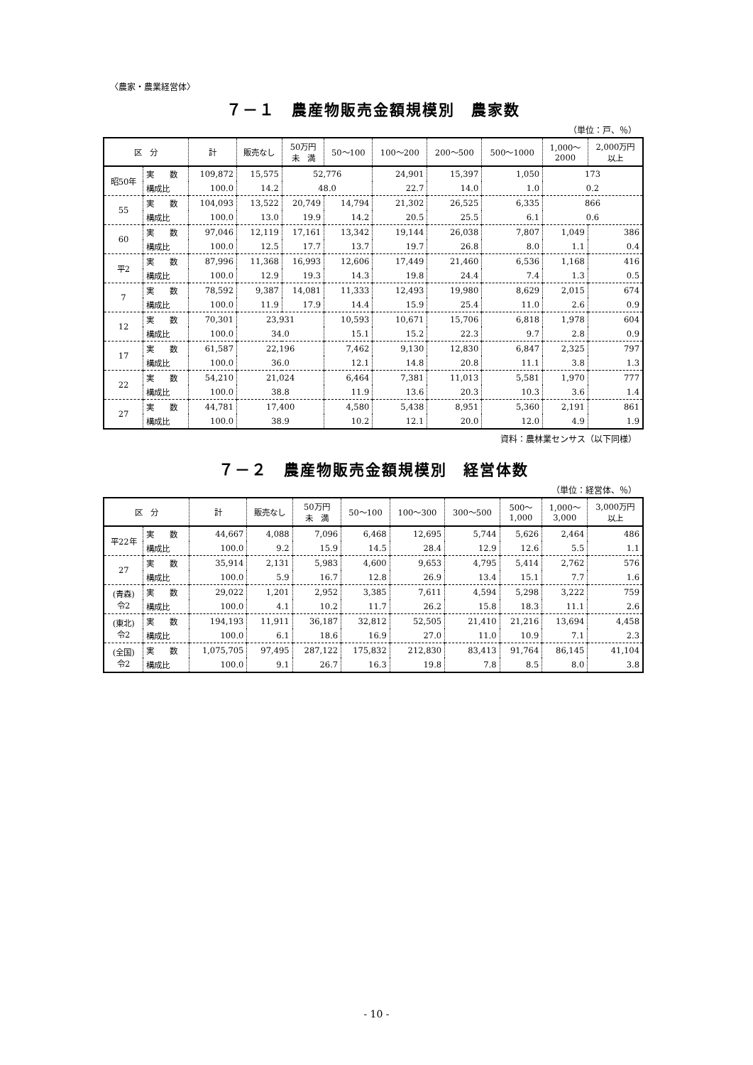〈農家・農業経営体〉
７－１　農産物販売金額規模別　農家数
（単位：戸、％）
| 区 分 | | 計 | 販売なし | 50万円 未 満 | 50～100 | 100～200 | 200～500 | 500～1000 | 1,000～ 2000 | 2,000万円 以上 |
| --- | --- | --- | --- | --- | --- | --- | --- | --- | --- | --- |
| 昭50年 | 実 数 | 109,872 | 15,575 | 52,776 | | 24,901 | 15,397 | 1,050 | 173 | |
| | 構成比 | 100.0 | 14.2 | 48.0 | | 22.7 | 14.0 | 1.0 | 0.2 | |
| 55 | 実 数 | 104,093 | 13,522 | 20,749 | 14,794 | 21,302 | 26,525 | 6,335 | 866 | |
| | 構成比 | 100.0 | 13.0 | 19.9 | 14.2 | 20.5 | 25.5 | 6.1 | 0.6 | |
| 60 | 実 数 | 97,046 | 12,119 | 17,161 | 13,342 | 19,144 | 26,038 | 7,807 | 1,049 | 386 |
| | 構成比 | 100.0 | 12.5 | 17.7 | 13.7 | 19.7 | 26.8 | 8.0 | 1.1 | 0.4 |
| 平2 | 実 数 | 87,996 | 11,368 | 16,993 | 12,606 | 17,449 | 21,460 | 6,536 | 1,168 | 416 |
| | 構成比 | 100.0 | 12.9 | 19.3 | 14.3 | 19.8 | 24.4 | 7.4 | 1.3 | 0.5 |
| 7 | 実 数 | 78,592 | 9,387 | 14,081 | 11,333 | 12,493 | 19,980 | 8,629 | 2,015 | 674 |
| | 構成比 | 100.0 | 11.9 | 17.9 | 14.4 | 15.9 | 25.4 | 11.0 | 2.6 | 0.9 |
| 12 | 実 数 | 70,301 | 23,931 | | 10,593 | 10,671 | 15,706 | 6,818 | 1,978 | 604 |
| | 構成比 | 100.0 | 34.0 | | 15.1 | 15.2 | 22.3 | 9.7 | 2.8 | 0.9 |
| 17 | 実 数 | 61,587 | 22,196 | | 7,462 | 9,130 | 12,830 | 6,847 | 2,325 | 797 |
| | 構成比 | 100.0 | 36.0 | | 12.1 | 14.8 | 20.8 | 11.1 | 3.8 | 1.3 |
| 22 | 実 数 | 54,210 | 21,024 | | 6,464 | 7,381 | 11,013 | 5,581 | 1,970 | 777 |
| | 構成比 | 100.0 | 38.8 | | 11.9 | 13.6 | 20.3 | 10.3 | 3.6 | 1.4 |
| 27 | 実 数 | 44,781 | 17,400 | | 4,580 | 5,438 | 8,951 | 5,360 | 2,191 | 861 |
| | 構成比 | 100.0 | 38.9 | | 10.2 | 12.1 | 20.0 | 12.0 | 4.9 | 1.9 |
資料：農林業センサス（以下同様）
７－２　農産物販売金額規模別　経営体数
（単位：経営体、％）
| 区 分 | | 計 | 販売なし | 50万円 未 満 | 50～100 | 100～300 | 300～500 | 500～ 1,000 | 1,000～ 3,000 | 3,000万円 以上 |
| --- | --- | --- | --- | --- | --- | --- | --- | --- | --- | --- |
| 平22年 | 実 数 | 44,667 | 4,088 | 7,096 | 6,468 | 12,695 | 5,744 | 5,626 | 2,464 | 486 |
| | 構成比 | 100.0 | 9.2 | 15.9 | 14.5 | 28.4 | 12.9 | 12.6 | 5.5 | 1.1 |
| 27 | 実 数 | 35,914 | 2,131 | 5,983 | 4,600 | 9,653 | 4,795 | 5,414 | 2,762 | 576 |
| | 構成比 | 100.0 | 5.9 | 16.7 | 12.8 | 26.9 | 13.4 | 15.1 | 7.7 | 1.6 |
| (青森) 令2 | 実 数 | 29,022 | 1,201 | 2,952 | 3,385 | 7,611 | 4,594 | 5,298 | 3,222 | 759 |
| | 構成比 | 100.0 | 4.1 | 10.2 | 11.7 | 26.2 | 15.8 | 18.3 | 11.1 | 2.6 |
| (東北) 令2 | 実 数 | 194,193 | 11,911 | 36,187 | 32,812 | 52,505 | 21,410 | 21,216 | 13,694 | 4,458 |
| | 構成比 | 100.0 | 6.1 | 18.6 | 16.9 | 27.0 | 11.0 | 10.9 | 7.1 | 2.3 |
| (全国) 令2 | 実 数 | 1,075,705 | 97,495 | 287,122 | 175,832 | 212,830 | 83,413 | 91,764 | 86,145 | 41,104 |
| | 構成比 | 100.0 | 9.1 | 26.7 | 16.3 | 19.8 | 7.8 | 8.5 | 8.0 | 3.8 |
- 10 -